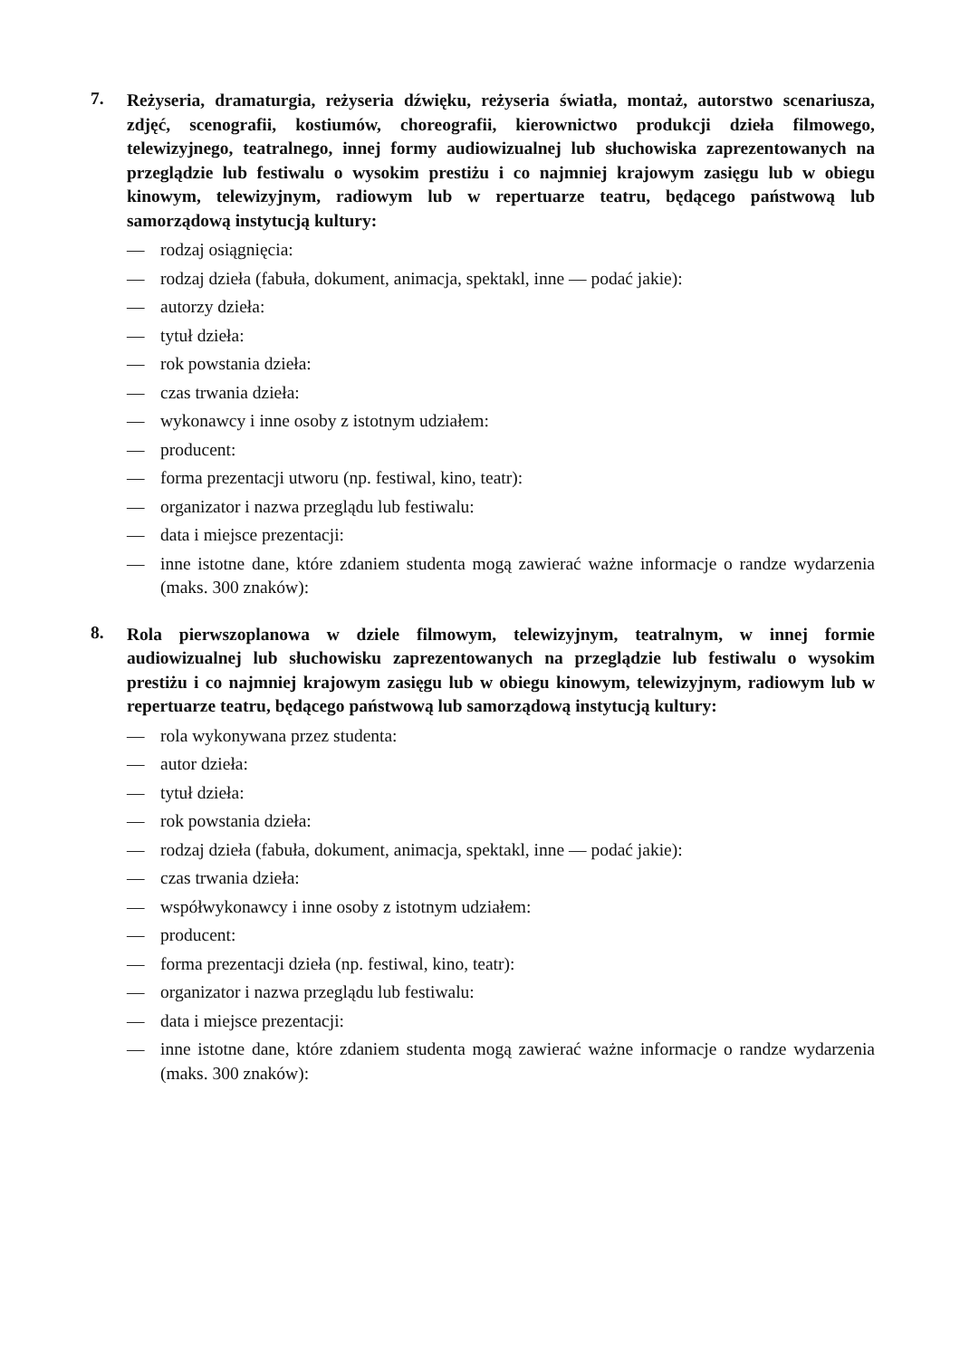7.
Reżyseria, dramaturgia, reżyseria dźwięku, reżyseria światła, montaż, autorstwo scenariusza, zdjęć, scenografii, kostiumów, choreografii, kierownictwo produkcji dzieła filmowego, telewizyjnego, teatralnego, innej formy audiowizualnej lub słuchowiska zaprezentowanych na przeglądzie lub festiwalu o wysokim prestiżu i co najmniej krajowym zasięgu lub w obiegu kinowym, telewizyjnym, radiowym lub w repertuarze teatru, będącego państwową lub samorządową instytucją kultury:
— rodzaj osiągnięcia:
— rodzaj dzieła (fabuła, dokument, animacja, spektakl, inne — podać jakie):
— autorzy dzieła:
— tytuł dzieła:
— rok powstania dzieła:
— czas trwania dzieła:
— wykonawcy i inne osoby z istotnym udziałem:
— producent:
— forma prezentacji utworu (np. festiwal, kino, teatr):
— organizator i nazwa przeglądu lub festiwalu:
— data i miejsce prezentacji:
— inne istotne dane, które zdaniem studenta mogą zawierać ważne informacje o randze wydarzenia (maks. 300 znaków):
8.
Rola pierwszoplanowa w dziele filmowym, telewizyjnym, teatralnym, w innej formie audiowizualnej lub słuchowisku zaprezentowanych na przeglądzie lub festiwalu o wysokim prestiżu i co najmniej krajowym zasięgu lub w obiegu kinowym, telewizyjnym, radiowym lub w repertuarze teatru, będącego państwową lub samorządową instytucją kultury:
— rola wykonywana przez studenta:
— autor dzieła:
— tytuł dzieła:
— rok powstania dzieła:
— rodzaj dzieła (fabuła, dokument, animacja, spektakl, inne — podać jakie):
— czas trwania dzieła:
— współwykonawcy i inne osoby z istotnym udziałem:
— producent:
— forma prezentacji dzieła (np. festiwal, kino, teatr):
— organizator i nazwa przeglądu lub festiwalu:
— data i miejsce prezentacji:
— inne istotne dane, które zdaniem studenta mogą zawierać ważne informacje o randze wydarzenia (maks. 300 znaków):